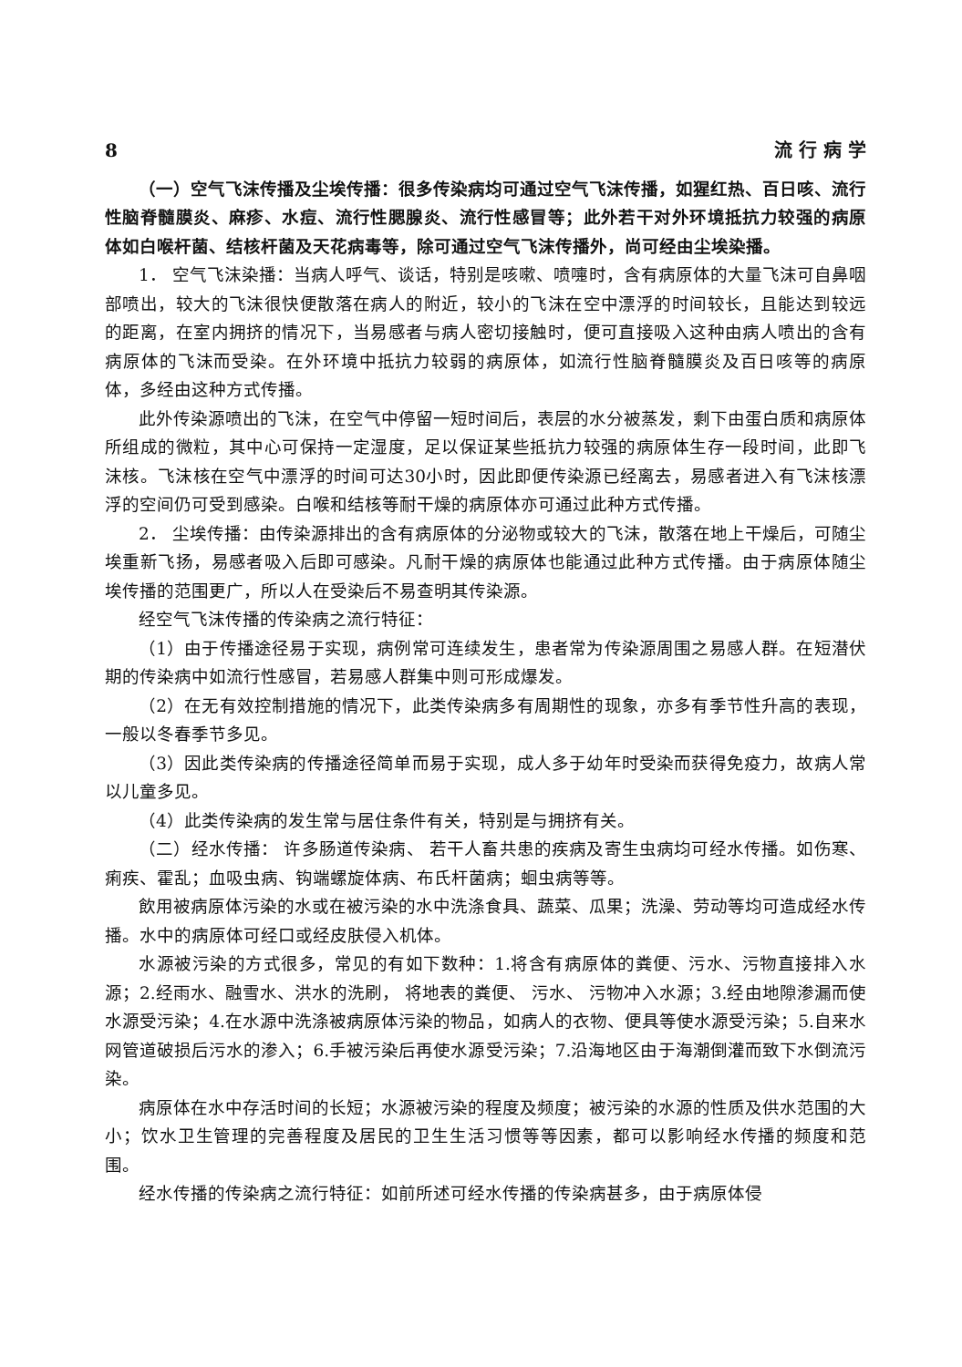8 流 行 病 学
（一）空气飞沫传播及尘埃传播：很多传染病均可通过空气飞沫传播，如猩红热、百日咳、流行性脑脊髓膜炎、麻疹、水痘、流行性腮腺炎、流行性感冒等；此外若干对外环境抵抗力较强的病原体如白喉杆菌、结核杆菌及天花病毒等，除可通过空气飞沫传播外，尚可经由尘埃染播。
1． 空气飞沫染播：当病人呼气、谈话，特别是咳嗽、喷嚏时，含有病原体的大量飞沫可自鼻咽部喷出，较大的飞沫很快便散落在病人的附近，较小的飞沫在空中漂浮的时间较长，且能达到较远的距离，在室内拥挤的情况下，当易感者与病人密切接触时，便可直接吸入这种由病人喷出的含有病原体的飞沫而受染。在外环境中抵抗力较弱的病原体，如流行性脑脊髓膜炎及百日咳等的病原体，多经由这种方式传播。
此外传染源喷出的飞沫，在空气中停留一短时间后，表层的水分被蒸发，剩下由蛋白质和病原体所组成的微粒，其中心可保持一定湿度，足以保证某些抵抗力较强的病原体生存一段时间，此即飞沫核。飞沫核在空气中漂浮的时间可达30小时，因此即便传染源已经离去，易感者进入有飞沫核漂浮的空间仍可受到感染。白喉和结核等耐干燥的病原体亦可通过此种方式传播。
2． 尘埃传播：由传染源排出的含有病原体的分泌物或较大的飞沫，散落在地上干燥后，可随尘埃重新飞扬，易感者吸入后即可感染。凡耐干燥的病原体也能通过此种方式传播。由于病原体随尘埃传播的范围更广，所以人在受染后不易查明其传染源。
经空气飞沫传播的传染病之流行特征：
（1）由于传播途径易于实现，病例常可连续发生，患者常为传染源周围之易感人群。在短潜伏期的传染病中如流行性感冒，若易感人群集中则可形成爆发。
（2）在无有效控制措施的情况下，此类传染病多有周期性的现象，亦多有季节性升高的表现，一般以冬春季节多见。
（3）因此类传染病的传播途径简单而易于实现，成人多于幼年时受染而获得免疫力，故病人常以儿童多见。
（4）此类传染病的发生常与居住条件有关，特别是与拥挤有关。
（二）经水传播： 许多肠道传染病、 若干人畜共患的疾病及寄生虫病均可经水传播。如伤寒、痢疾、霍乱；血吸虫病、钩端螺旋体病、布氏杆菌病；蛔虫病等等。
飲用被病原体污染的水或在被污染的水中洗涤食具、蔬菜、瓜果；洗澡、劳动等均可造成经水传播。水中的病原体可经口或经皮肤侵入机体。
水源被污染的方式很多，常见的有如下数种：1.将含有病原体的粪便、污水、污物直接排入水源；2.经雨水、融雪水、洪水的洗刷， 将地表的粪便、 污水、 污物冲入水源；3.经由地隙渗漏而使水源受污染；4.在水源中洗涤被病原体污染的物品，如病人的衣物、便具等使水源受污染；5.自来水网管道破损后污水的渗入；6.手被污染后再使水源受污染；7.沿海地区由于海潮倒灌而致下水倒流污染。
病原体在水中存活时间的长短；水源被污染的程度及频度；被污染的水源的性质及供水范围的大小；饮水卫生管理的完善程度及居民的卫生生活习惯等等因素，都可以影响经水传播的频度和范围。
经水传播的传染病之流行特征：如前所述可经水传播的传染病甚多，由于病原体侵